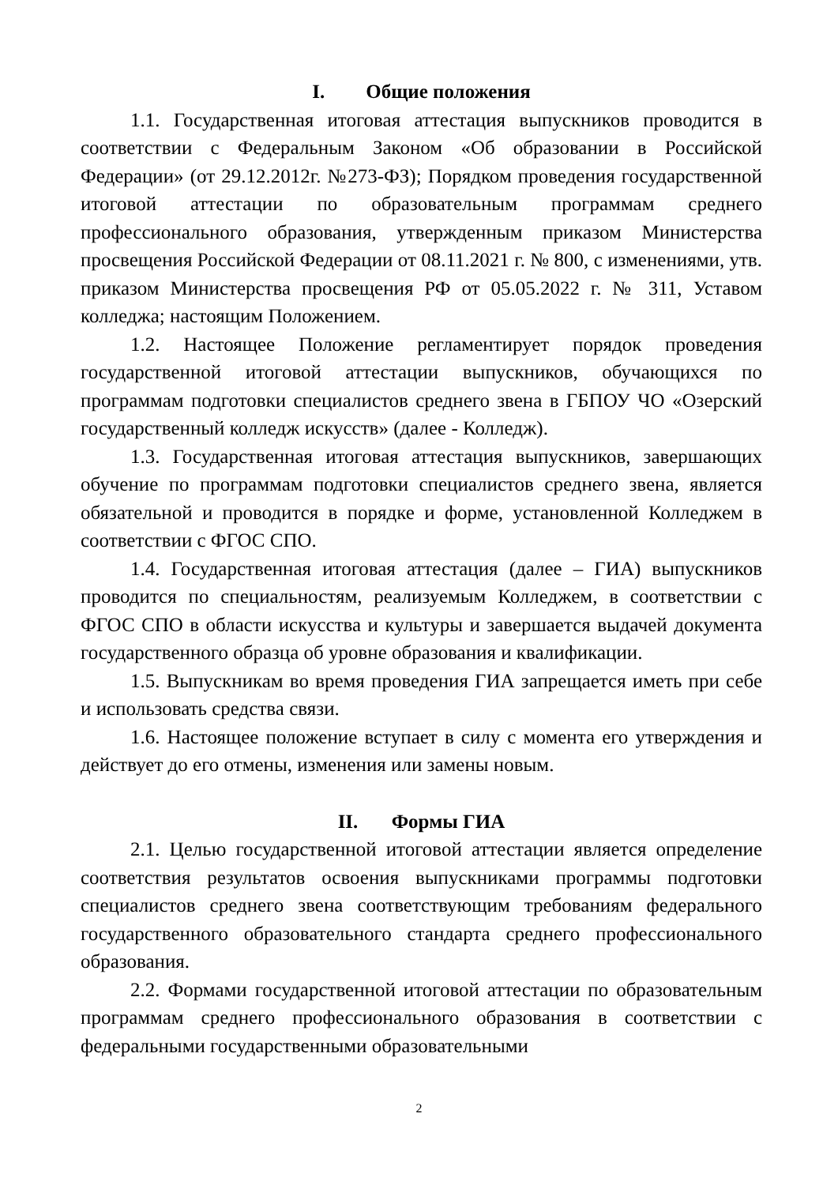I. Общие положения
1.1. Государственная итоговая аттестация выпускников проводится в соответствии с Федеральным Законом «Об образовании в Российской Федерации» (от 29.12.2012г. №273-ФЗ); Порядком проведения государственной итоговой аттестации по образовательным программам среднего профессионального образования, утвержденным приказом Министерства просвещения Российской Федерации от 08.11.2021 г. № 800, с изменениями, утв. приказом Министерства просвещения РФ от 05.05.2022 г. № 311, Уставом колледжа; настоящим Положением.
1.2. Настоящее Положение регламентирует порядок проведения государственной итоговой аттестации выпускников, обучающихся по программам подготовки специалистов среднего звена в ГБПОУ ЧО «Озерский государственный колледж искусств» (далее - Колледж).
1.3. Государственная итоговая аттестация выпускников, завершающих обучение по программам подготовки специалистов среднего звена, является обязательной и проводится в порядке и форме, установленной Колледжем в соответствии с ФГОС СПО.
1.4. Государственная итоговая аттестация (далее – ГИА) выпускников проводится по специальностям, реализуемым Колледжем, в соответствии с ФГОС СПО в области искусства и культуры и завершается выдачей документа государственного образца об уровне образования и квалификации.
1.5. Выпускникам во время проведения ГИА запрещается иметь при себе и использовать средства связи.
1.6. Настоящее положение вступает в силу с момента его утверждения и действует до его отмены, изменения или замены новым.
II. Формы ГИА
2.1. Целью государственной итоговой аттестации является определение соответствия результатов освоения выпускниками программы подготовки специалистов среднего звена соответствующим требованиям федерального государственного образовательного стандарта среднего профессионального образования.
2.2. Формами государственной итоговой аттестации по образовательным программам среднего профессионального образования в соответствии с федеральными государственными образовательными
2